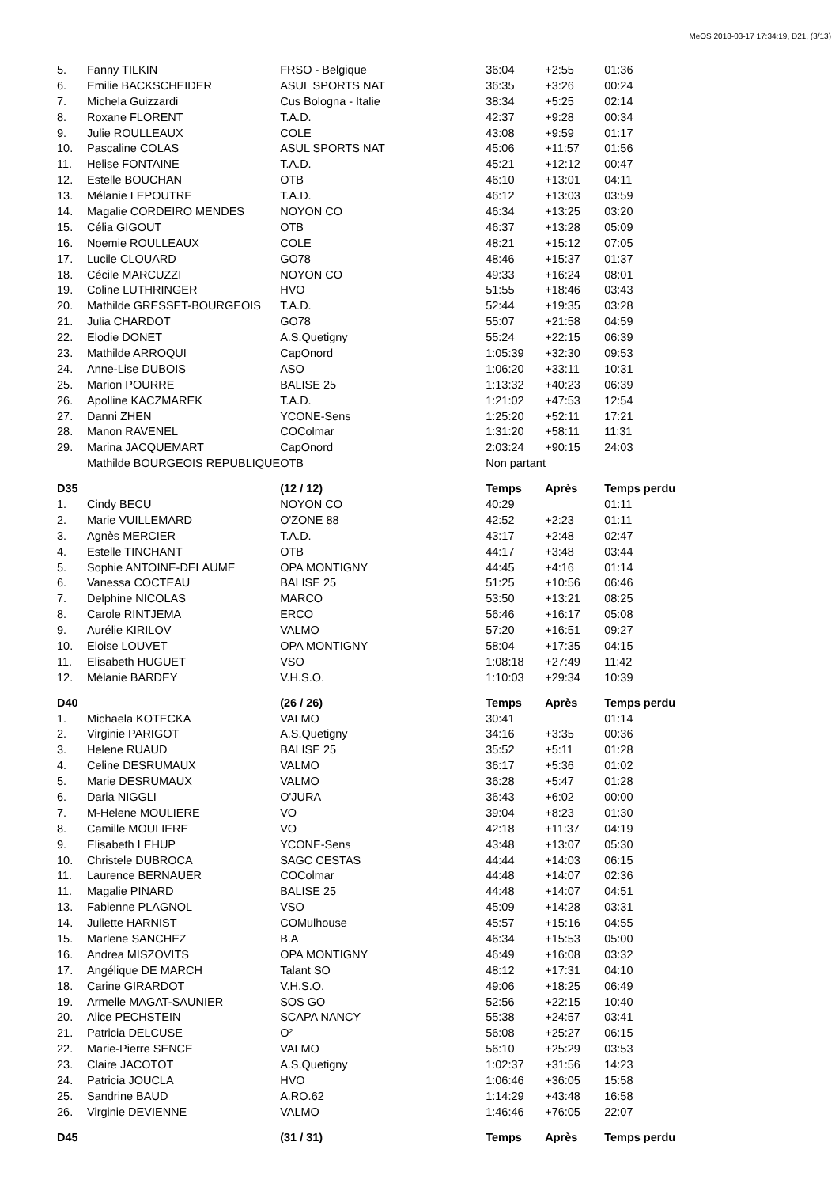MeOS 2018-03-17 17:34:19, D21, (3/13)
| 5. | Fanny TILKIN | FRSO - Belgique | 36:04 | +2:55 | 01:36 |
| 6. | Emilie BACKSCHEIDER | ASUL SPORTS NAT | 36:35 | +3:26 | 00:24 |
| 7. | Michela Guizzardi | Cus Bologna - Italie | 38:34 | +5:25 | 02:14 |
| 8. | Roxane FLORENT | T.A.D. | 42:37 | +9:28 | 00:34 |
| 9. | Julie ROULLEAUX | COLE | 43:08 | +9:59 | 01:17 |
| 10. | Pascaline COLAS | ASUL SPORTS NAT | 45:06 | +11:57 | 01:56 |
| 11. | Helise FONTAINE | T.A.D. | 45:21 | +12:12 | 00:47 |
| 12. | Estelle BOUCHAN | OTB | 46:10 | +13:01 | 04:11 |
| 13. | Mélanie LEPOUTRE | T.A.D. | 46:12 | +13:03 | 03:59 |
| 14. | Magalie CORDEIRO MENDES | NOYON CO | 46:34 | +13:25 | 03:20 |
| 15. | Célia GIGOUT | OTB | 46:37 | +13:28 | 05:09 |
| 16. | Noemie ROULLEAUX | COLE | 48:21 | +15:12 | 07:05 |
| 17. | Lucile CLOUARD | GO78 | 48:46 | +15:37 | 01:37 |
| 18. | Cécile MARCUZZI | NOYON CO | 49:33 | +16:24 | 08:01 |
| 19. | Coline LUTHRINGER | HVO | 51:55 | +18:46 | 03:43 |
| 20. | Mathilde GRESSET-BOURGEOIS | T.A.D. | 52:44 | +19:35 | 03:28 |
| 21. | Julia CHARDOT | GO78 | 55:07 | +21:58 | 04:59 |
| 22. | Elodie DONET | A.S.Quetigny | 55:24 | +22:15 | 06:39 |
| 23. | Mathilde ARROQUI | CapOnord | 1:05:39 | +32:30 | 09:53 |
| 24. | Anne-Lise DUBOIS | ASO | 1:06:20 | +33:11 | 10:31 |
| 25. | Marion POURRE | BALISE 25 | 1:13:32 | +40:23 | 06:39 |
| 26. | Apolline KACZMAREK | T.A.D. | 1:21:02 | +47:53 | 12:54 |
| 27. | Danni ZHEN | YCONE-Sens | 1:25:20 | +52:11 | 17:21 |
| 28. | Manon RAVENEL | COColmar | 1:31:20 | +58:11 | 11:31 |
| 29. | Marina JACQUEMART | CapOnord | 2:03:24 | +90:15 | 24:03 |
| | Mathilde BOURGEOIS REPUBLIQUE | OTB | Non partant | | |
| D35 | | (12 / 12) | Temps | Après | Temps perdu |
| 1. | Cindy BECU | NOYON CO | 40:29 | | 01:11 |
| 2. | Marie VUILLEMARD | O'ZONE 88 | 42:52 | +2:23 | 01:11 |
| 3. | Agnès MERCIER | T.A.D. | 43:17 | +2:48 | 02:47 |
| 4. | Estelle TINCHANT | OTB | 44:17 | +3:48 | 03:44 |
| 5. | Sophie ANTOINE-DELAUME | OPA MONTIGNY | 44:45 | +4:16 | 01:14 |
| 6. | Vanessa COCTEAU | BALISE 25 | 51:25 | +10:56 | 06:46 |
| 7. | Delphine NICOLAS | MARCO | 53:50 | +13:21 | 08:25 |
| 8. | Carole RINTJEMA | ERCO | 56:46 | +16:17 | 05:08 |
| 9. | Aurélie KIRILOV | VALMO | 57:20 | +16:51 | 09:27 |
| 10. | Eloise LOUVET | OPA MONTIGNY | 58:04 | +17:35 | 04:15 |
| 11. | Elisabeth HUGUET | VSO | 1:08:18 | +27:49 | 11:42 |
| 12. | Mélanie BARDEY | V.H.S.O. | 1:10:03 | +29:34 | 10:39 |
| D40 | | (26 / 26) | Temps | Après | Temps perdu |
| 1. | Michaela KOTECKA | VALMO | 30:41 | | 01:14 |
| 2. | Virginie PARIGOT | A.S.Quetigny | 34:16 | +3:35 | 00:36 |
| 3. | Helene RUAUD | BALISE 25 | 35:52 | +5:11 | 01:28 |
| 4. | Celine DESRUMAUX | VALMO | 36:17 | +5:36 | 01:02 |
| 5. | Marie DESRUMAUX | VALMO | 36:28 | +5:47 | 01:28 |
| 6. | Daria NIGGLI | O'JURA | 36:43 | +6:02 | 00:00 |
| 7. | M-Helene MOULIERE | VO | 39:04 | +8:23 | 01:30 |
| 8. | Camille MOULIERE | VO | 42:18 | +11:37 | 04:19 |
| 9. | Elisabeth LEHUP | YCONE-Sens | 43:48 | +13:07 | 05:30 |
| 10. | Christele DUBROCA | SAGC CESTAS | 44:44 | +14:03 | 06:15 |
| 11. | Laurence BERNAUER | COColmar | 44:48 | +14:07 | 02:36 |
| 11. | Magalie PINARD | BALISE 25 | 44:48 | +14:07 | 04:51 |
| 13. | Fabienne PLAGNOL | VSO | 45:09 | +14:28 | 03:31 |
| 14. | Juliette HARNIST | COMulhouse | 45:57 | +15:16 | 04:55 |
| 15. | Marlene SANCHEZ | B.A | 46:34 | +15:53 | 05:00 |
| 16. | Andrea MISZOVITS | OPA MONTIGNY | 46:49 | +16:08 | 03:32 |
| 17. | Angélique DE MARCH | Talant SO | 48:12 | +17:31 | 04:10 |
| 18. | Carine GIRARDOT | V.H.S.O. | 49:06 | +18:25 | 06:49 |
| 19. | Armelle MAGAT-SAUNIER | SOS GO | 52:56 | +22:15 | 10:40 |
| 20. | Alice PECHSTEIN | SCAPA NANCY | 55:38 | +24:57 | 03:41 |
| 21. | Patricia DELCUSE | O² | 56:08 | +25:27 | 06:15 |
| 22. | Marie-Pierre SENCE | VALMO | 56:10 | +25:29 | 03:53 |
| 23. | Claire JACOTOT | A.S.Quetigny | 1:02:37 | +31:56 | 14:23 |
| 24. | Patricia JOUCLA | HVO | 1:06:46 | +36:05 | 15:58 |
| 25. | Sandrine BAUD | A.RO.62 | 1:14:29 | +43:48 | 16:58 |
| 26. | Virginie DEVIENNE | VALMO | 1:46:46 | +76:05 | 22:07 |
| D45 | | (31 / 31) | Temps | Après | Temps perdu |